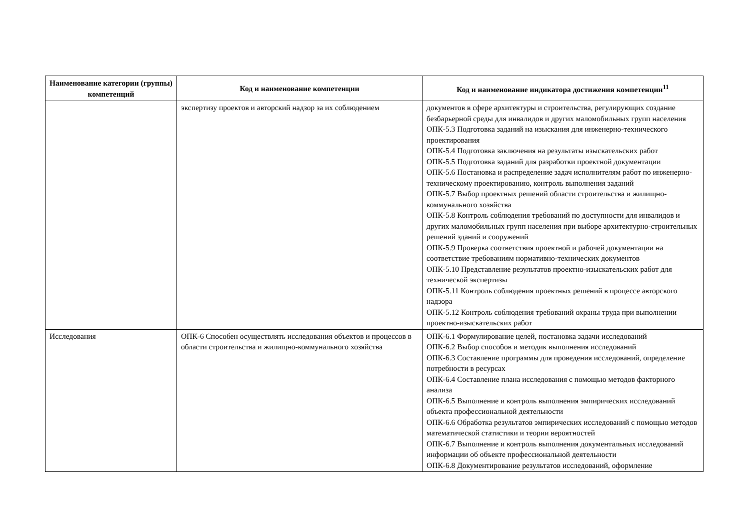| Наименование категории (группы) компетенций | Код и наименование компетенции | Код и наименование индикатора достижения компетенции<sup>11</sup> |
| --- | --- | --- |
| | экспертизу проектов и авторский надзор за их соблюдением | документов в сфере архитектуры и строительства, регулирующих создание безбарьерной среды для инвалидов и других маломобильных групп населения ОПК-5.3 Подготовка заданий на изыскания для инженерно-технического проектирования ОПК-5.4 Подготовка заключения на результаты изыскательских работ ОПК-5.5 Подготовка заданий для разработки проектной документации ОПК-5.6 Постановка и распределение задач исполнителям работ по инженерно-техническому проектированию, контроль выполнения заданий ОПК-5.7 Выбор проектных решений области строительства и жилищно-коммунального хозяйства ОПК-5.8 Контроль соблюдения требований по доступности для инвалидов и других маломобильных групп населения при выборе архитектурно-строительных решений зданий и сооружений ОПК-5.9 Проверка соответствия проектной и рабочей документации на соответствие требованиям нормативно-технических документов ОПК-5.10 Представление результатов проектно-изыскательских работ для технической экспертизы ОПК-5.11 Контроль соблюдения проектных решений в процессе авторского надзора ОПК-5.12 Контроль соблюдения требований охраны труда при выполнении проектно-изыскательских работ |
| Исследования | ОПК-6 Способен осуществлять исследования объектов и процессов в области строительства и жилищно-коммунального хозяйства | ОПК-6.1 Формулирование целей, постановка задачи исследований ОПК-6.2 Выбор способов и методик выполнения исследований ОПК-6.3 Составление программы для проведения исследований, определение потребности в ресурсах ОПК-6.4 Составление плана исследования с помощью методов факторного анализа ОПК-6.5 Выполнение и контроль выполнения эмпирических исследований объекта профессиональной деятельности ОПК-6.6 Обработка результатов эмпирических исследований с помощью методов математической статистики и теории вероятностей ОПК-6.7 Выполнение и контроль выполнения документальных исследований информации об объекте профессиональной деятельности ОПК-6.8 Документирование результатов исследований, оформление |